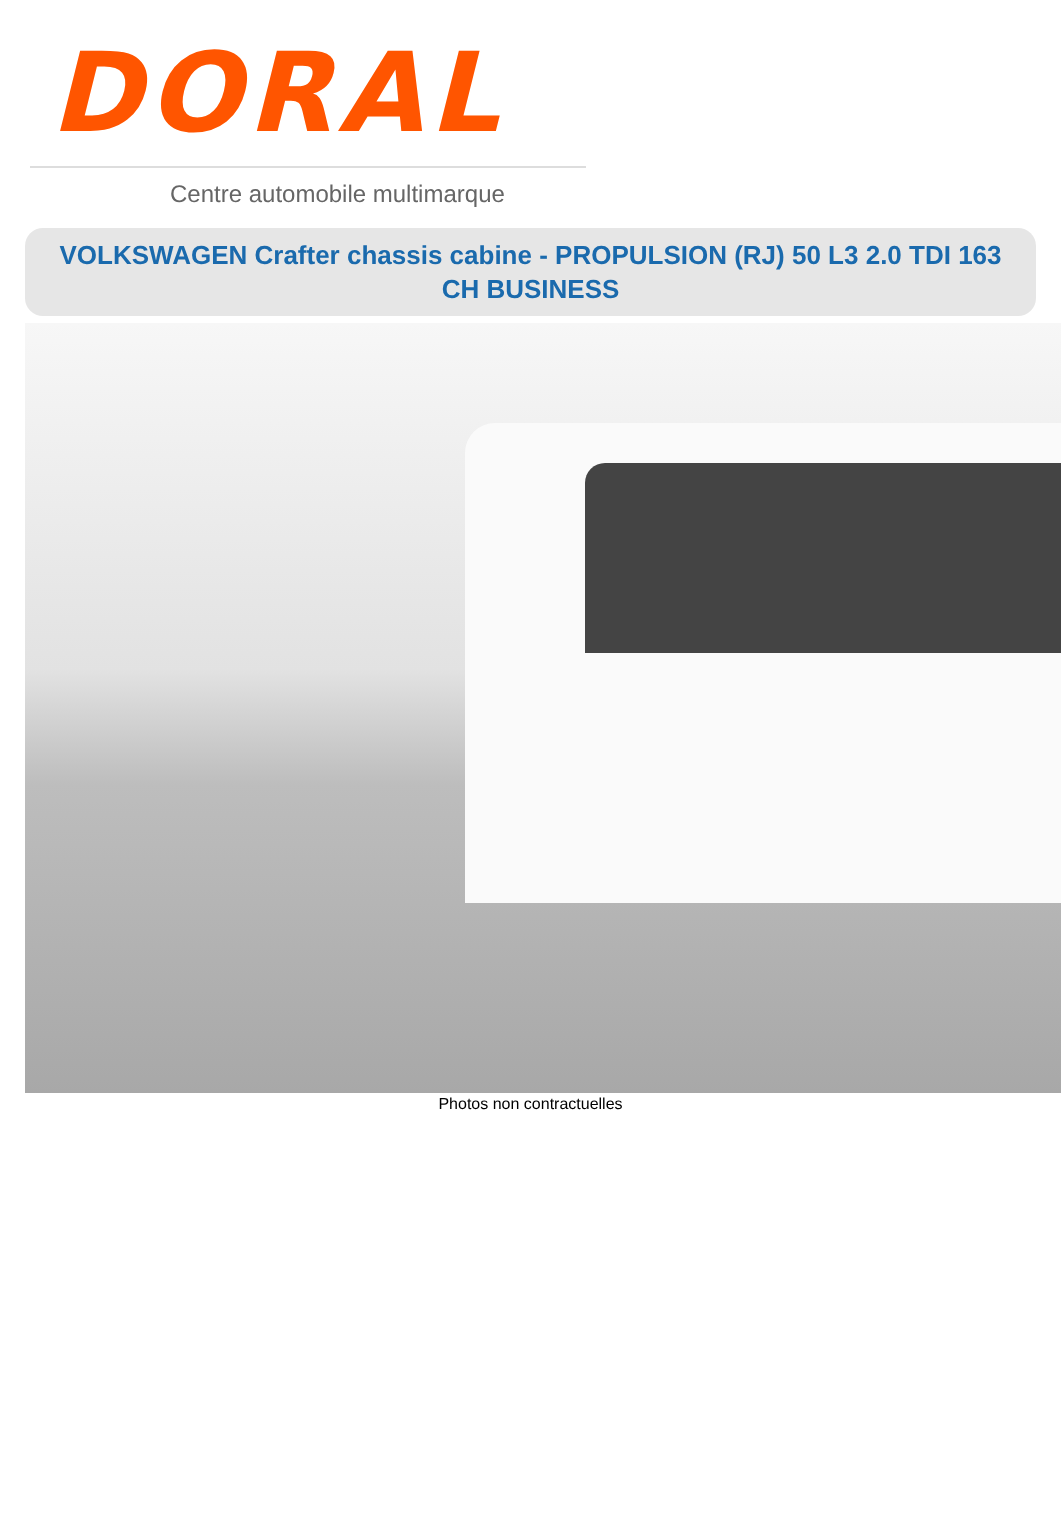DORAL
Centre automobile multimarque
VOLKSWAGEN Crafter chassis cabine - PROPULSION (RJ) 50 L3 2.0 TDI 163 CH BUSINESS
Photos non contractuelles